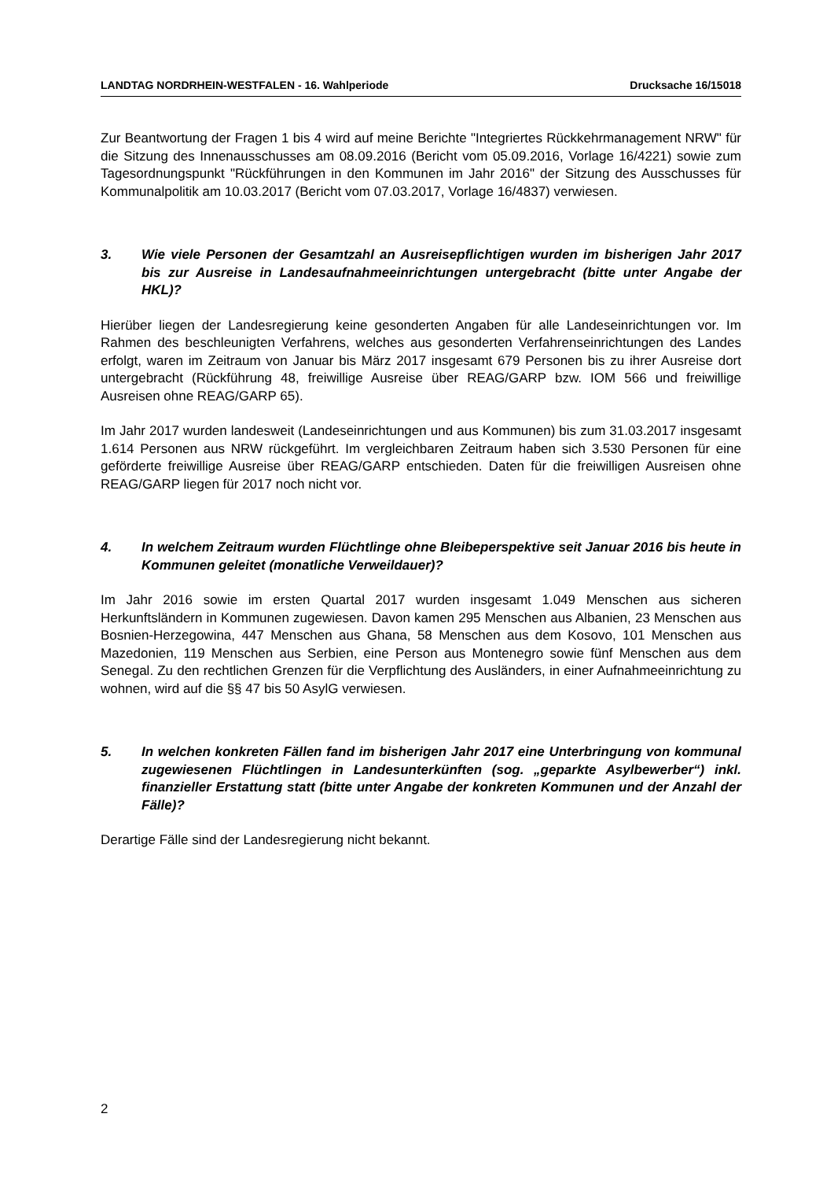LANDTAG NORDRHEIN-WESTFALEN - 16. Wahlperiode Drucksache 16/15018
Zur Beantwortung der Fragen 1 bis 4 wird auf meine Berichte "Integriertes Rückkehrmanagement NRW" für die Sitzung des Innenausschusses am 08.09.2016 (Bericht vom 05.09.2016, Vorlage 16/4221) sowie zum Tagesordnungspunkt "Rückführungen in den Kommunen im Jahr 2016" der Sitzung des Ausschusses für Kommunalpolitik am 10.03.2017 (Bericht vom 07.03.2017, Vorlage 16/4837) verwiesen.
3. Wie viele Personen der Gesamtzahl an Ausreisepflichtigen wurden im bisherigen Jahr 2017 bis zur Ausreise in Landesaufnahmeeinrichtungen untergebracht (bitte unter Angabe der HKL)?
Hierüber liegen der Landesregierung keine gesonderten Angaben für alle Landeseinrichtungen vor. Im Rahmen des beschleunigten Verfahrens, welches aus gesonderten Verfahrenseinrichtungen des Landes erfolgt, waren im Zeitraum von Januar bis März 2017 insgesamt 679 Personen bis zu ihrer Ausreise dort untergebracht (Rückführung 48, freiwillige Ausreise über REAG/GARP bzw. IOM 566 und freiwillige Ausreisen ohne REAG/GARP 65).
Im Jahr 2017 wurden landesweit (Landeseinrichtungen und aus Kommunen) bis zum 31.03.2017 insgesamt 1.614 Personen aus NRW rückgeführt. Im vergleichbaren Zeitraum haben sich 3.530 Personen für eine geförderte freiwillige Ausreise über REAG/GARP entschieden. Daten für die freiwilligen Ausreisen ohne REAG/GARP liegen für 2017 noch nicht vor.
4. In welchem Zeitraum wurden Flüchtlinge ohne Bleibeperspektive seit Januar 2016 bis heute in Kommunen geleitet (monatliche Verweildauer)?
Im Jahr 2016 sowie im ersten Quartal 2017 wurden insgesamt 1.049 Menschen aus sicheren Herkunftsländern in Kommunen zugewiesen. Davon kamen 295 Menschen aus Albanien, 23 Menschen aus Bosnien-Herzegowina, 447 Menschen aus Ghana, 58 Menschen aus dem Kosovo, 101 Menschen aus Mazedonien, 119 Menschen aus Serbien, eine Person aus Montenegro sowie fünf Menschen aus dem Senegal. Zu den rechtlichen Grenzen für die Verpflichtung des Ausländers, in einer Aufnahmeeinrichtung zu wohnen, wird auf die §§ 47 bis 50 AsylG verwiesen.
5. In welchen konkreten Fällen fand im bisherigen Jahr 2017 eine Unterbringung von kommunal zugewiesenen Flüchtlingen in Landesunterkünften (sog. „geparkte Asylbewerber“) inkl. finanzieller Erstattung statt (bitte unter Angabe der konkreten Kommunen und der Anzahl der Fälle)?
Derartige Fälle sind der Landesregierung nicht bekannt.
2